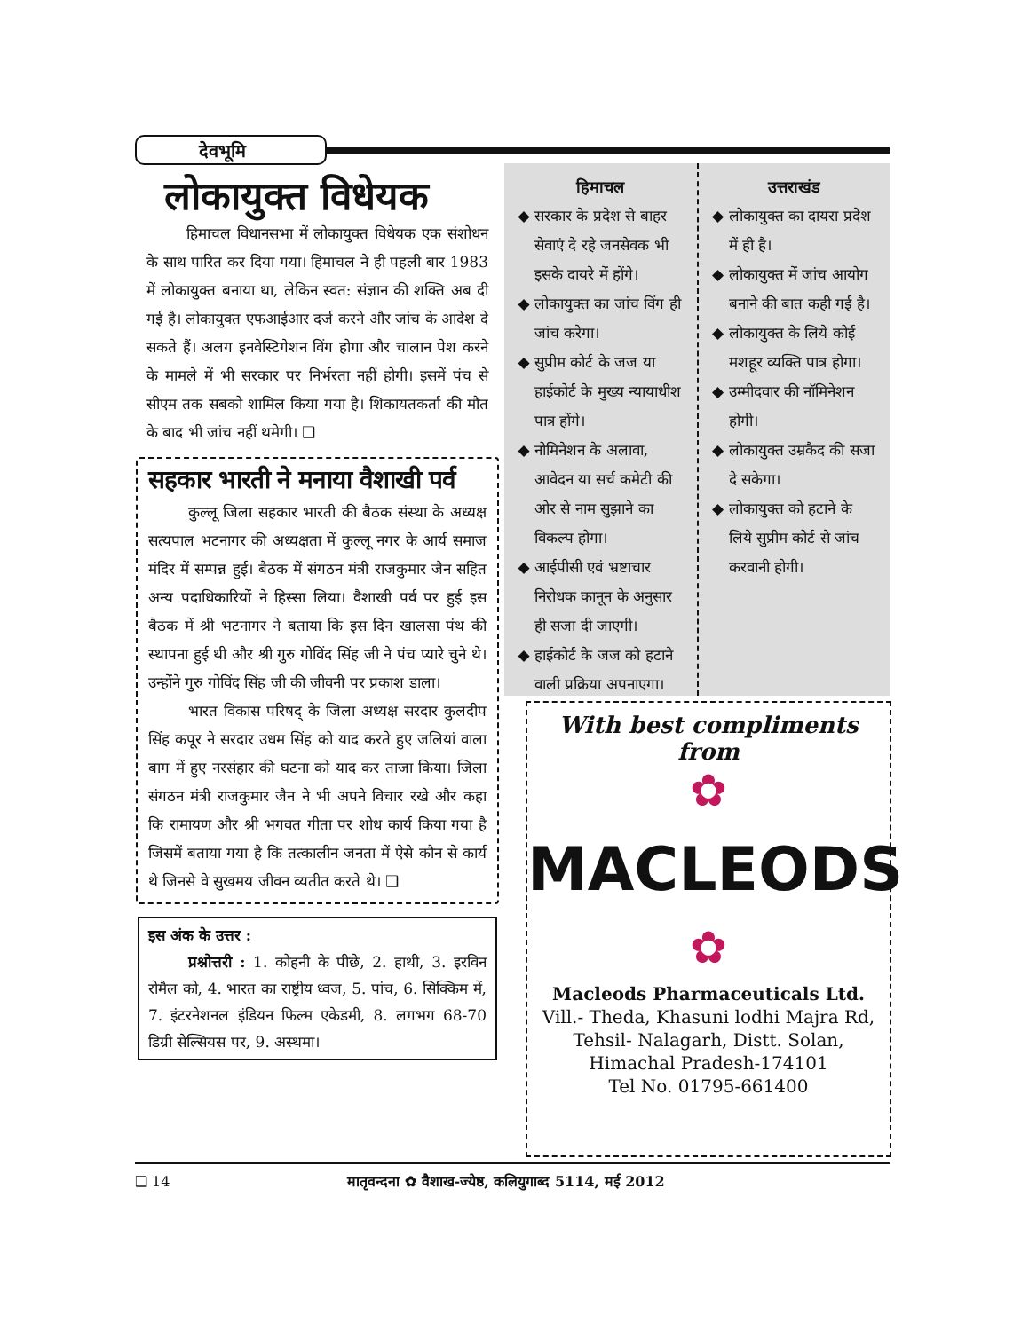देवभूमि
लोकायुक्त विधेयक
हिमाचल विधानसभा में लोकायुक्त विधेयक एक संशोधन के साथ पारित कर दिया गया। हिमाचल ने ही पहली बार 1983 में लोकायुक्त बनाया था, लेकिन स्वत: संज्ञान की शक्ति अब दी गई है। लोकायुक्त एफआईआर दर्ज करने और जांच के आदेश दे सकते हैं। अलग इनवेस्टिगेशन विंग होगा और चालान पेश करने के मामले में भी सरकार पर निर्भरता नहीं होगी। इसमें पंच से सीएम तक सबको शामिल किया गया है। शिकायतकर्ता की मौत के बाद भी जांच नहीं थमेगी। ❑
सहकार भारती ने मनाया वैशाखी पर्व
कुल्लू जिला सहकार भारती की बैठक संस्था के अध्यक्ष सत्यपाल भटनागर की अध्यक्षता में कुल्लू नगर के आर्य समाज मंदिर में सम्पन्न हुई। बैठक में संगठन मंत्री राजकुमार जैन सहित अन्य पदाधिकारियों ने हिस्सा लिया। वैशाखी पर्व पर हुई इस बैठक में श्री भटनागर ने बताया कि इस दिन खालसा पंथ की स्थापना हुई थी और श्री गुरु गोविंद सिंह जी ने पंच प्यारे चुने थे। उन्होंने गुरु गोविंद सिंह जी की जीवनी पर प्रकाश डाला।
भारत विकास परिषद् के जिला अध्यक्ष सरदार कुलदीप सिंह कपूर ने सरदार उधम सिंह को याद करते हुए जलियां वाला बाग में हुए नरसंहार की घटना को याद कर ताजा किया। जिला संगठन मंत्री राजकुमार जैन ने भी अपने विचार रखे और कहा कि रामायण और श्री भगवत गीता पर शोध कार्य किया गया है जिसमें बताया गया है कि तत्कालीन जनता में ऐसे कौन से कार्य थे जिनसे वे सुखमय जीवन व्यतीत करते थे। ❑
इस अंक के उत्तर :
प्रश्नोत्तरी : 1. कोहनी के पीछे, 2. हाथी, 3. इरविन रोमैल को, 4. भारत का राष्ट्रीय ध्वज, 5. पांच, 6. सिक्किम में, 7. इंटरनेशनल इंडियन फिल्म एकेडमी, 8. लगभग 68-70 डिग्री सेल्सियस पर, 9. अस्थमा।
हिमाचल
सरकार के प्रदेश से बाहर सेवाएं दे रहे जनसेवक भी इसके दायरे में होंगे।
लोकायुक्त का जांच विंग ही जांच करेगा।
सुप्रीम कोर्ट के जज या हाईकोर्ट के मुख्य न्यायाधीश पात्र होंगे।
नोमिनेशन के अलावा, आवेदन या सर्च कमेटी की ओर से नाम सुझाने का विकल्प होगा।
आईपीसी एवं भ्रष्टाचार निरोधक कानून के अनुसार ही सजा दी जाएगी।
हाईकोर्ट के जज को हटाने वाली प्रक्रिया अपनाएगा।
उत्तराखंड
लोकायुक्त का दायरा प्रदेश में ही है।
लोकायुक्त में जांच आयोग बनाने की बात कही गई है।
लोकायुक्त के लिये कोई मशहूर व्यक्ति पात्र होगा।
उम्मीदवार की नॉमिनेशन होगी।
लोकायुक्त उम्रकैद की सजा दे सकेगा।
लोकायुक्त को हटाने के लिये सुप्रीम कोर्ट से जांच करवानी होगी।
With best compliments from
✿
MACLEODS
✿
Macleods Pharmaceuticals Ltd.
Vill.- Theda, Khasuni lodhi Majra Rd,
Tehsil- Nalagarh, Distt. Solan,
Himachal Pradesh-174101
Tel No. 01795-661400
❑ 14 मातृवन्दना ✿ वैशाख-ज्येष्ठ, कलियुगाब्द 5114, मई 2012